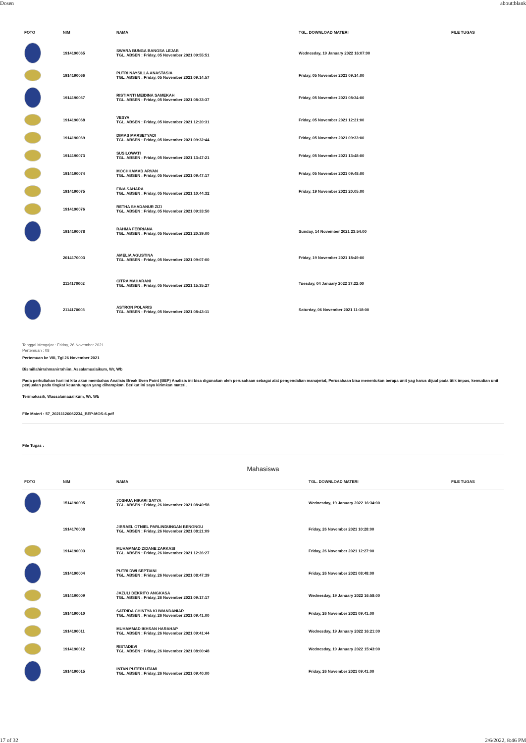Dosen about:blank
| FOTO | NIM | NAMA | TGL. DOWNLOAD MATERI | FILE TUGAS |
| --- | --- | --- | --- | --- |
| | 1914190065 | SWARA BUNGA BANGSA LEJAB TGL. ABSEN : Friday, 05 November 2021 09:55:51 | Wednesday, 19 January 2022 16:07:00 | |
| | 1914190066 | PUTRI NAYSILLA ANASTASIA TGL. ABSEN : Friday, 05 November 2021 09:14:57 | Friday, 05 November 2021 09:14:00 | |
| | 1914190067 | RISTIANTI MEIDINA SAMEKAH TGL. ABSEN : Friday, 05 November 2021 08:33:37 | Friday, 05 November 2021 08:34:00 | |
| | 1914190068 | VESYA TGL. ABSEN : Friday, 05 November 2021 12:20:31 | Friday, 05 November 2021 12:21:00 | |
| | 1914190069 | DIMAS MARSETYADI TGL. ABSEN : Friday, 05 November 2021 09:32:44 | Friday, 05 November 2021 09:33:00 | |
| | 1914190073 | SUSILOWATI TGL. ABSEN : Friday, 05 November 2021 13:47:21 | Friday, 05 November 2021 13:48:00 | |
| | 1914190074 | MOCHHAMAD ARVAN TGL. ABSEN : Friday, 05 November 2021 09:47:17 | Friday, 05 November 2021 09:48:00 | |
| | 1914190075 | FINA SAHARA TGL. ABSEN : Friday, 05 November 2021 10:44:32 | Friday, 19 November 2021 20:05:00 | |
| | 1914190076 | RETHA SHADANUR ZIZI TGL. ABSEN : Friday, 05 November 2021 09:33:50 | | |
| | 1914190078 | RAHMA FEBRIANA TGL. ABSEN : Friday, 05 November 2021 20:39:00 | Sunday, 14 November 2021 23:54:00 | |
| | 2014170003 | AMELIA AGUSTINA TGL. ABSEN : Friday, 05 November 2021 09:07:00 | Friday, 19 November 2021 18:49:00 | |
| | 2114170002 | CITRA MAHARANI TGL. ABSEN : Friday, 05 November 2021 15:35:27 | Tuesday, 04 January 2022 17:22:00 | |
| | 2114170003 | ASTRON POLARIS TGL. ABSEN : Friday, 05 November 2021 08:43:11 | Saturday, 06 November 2021 11:18:00 | |
Tanggal Mengajar : Friday, 26 November 2021
Pertemuan : 08
Pertemuan ke VIII, Tgl 26 November 2021
Bismillahirrahmanirrahiim, Assalamualaikum, Wr, Wb
Pada perkuliahan hari ini kita akan membahas Analisis Break Even Point (BEP) Analisis ini bisa digunakan oleh perusahaan sebagai alat pengendalian manajerial, Perusahaan bisa menentukan berapa unit yag harus dijual pada titik impas, kemudian unit penjualan pada tingkat keuantungan yang diharapkan. Berikut ini saya kirimkan materi,
Terimakasih, Wassalamaualikum, Wr. Wb
File Materi : 57_20211126062234_BEP-MOS-6.pdf
File Tugas :
Mahasiswa
| FOTO | NIM | NAMA | TGL. DOWNLOAD MATERI | FILE TUGAS |
| --- | --- | --- | --- | --- |
| | 1514190095 | JOSHUA HIKARI SATYA TGL. ABSEN : Friday, 26 November 2021 08:49:58 | Wednesday, 19 January 2022 16:34:00 | |
| | 1914170008 | JIBRAEL OTNIEL PARLINDUNGAN BENGNGU TGL. ABSEN : Friday, 26 November 2021 08:21:09 | Friday, 26 November 2021 10:28:00 | |
| | 1914190003 | MUHAMMAD ZIDANE ZARKASI TGL. ABSEN : Friday, 26 November 2021 12:26:27 | Friday, 26 November 2021 12:27:00 | |
| | 1914190004 | PUTRI DWI SEPTIANI TGL. ABSEN : Friday, 26 November 2021 08:47:39 | Friday, 26 November 2021 08:48:00 | |
| | 1914190009 | JAZULI DEKRITO ANGKASA TGL. ABSEN : Friday, 26 November 2021 09:17:17 | Wednesday, 19 January 2022 16:58:00 | |
| | 1914190010 | SATRIDA CHINTYA KLIWANDANIAR TGL. ABSEN : Friday, 26 November 2021 09:41:00 | Friday, 26 November 2021 09:41:00 | |
| | 1914190011 | MUHAMMAD IKHSAN HARAHAP TGL. ABSEN : Friday, 26 November 2021 09:41:44 | Wednesday, 19 January 2022 16:21:00 | |
| | 1914190012 | RISTADEVI TGL. ABSEN : Friday, 26 November 2021 08:00:48 | Wednesday, 19 January 2022 15:43:00 | |
| | 1914190015 | INTAN PUTERI UTAMI TGL. ABSEN : Friday, 26 November 2021 09:40:00 | Friday, 26 November 2021 09:41:00 | |
17 of 32 2/6/2022, 8:46 PM